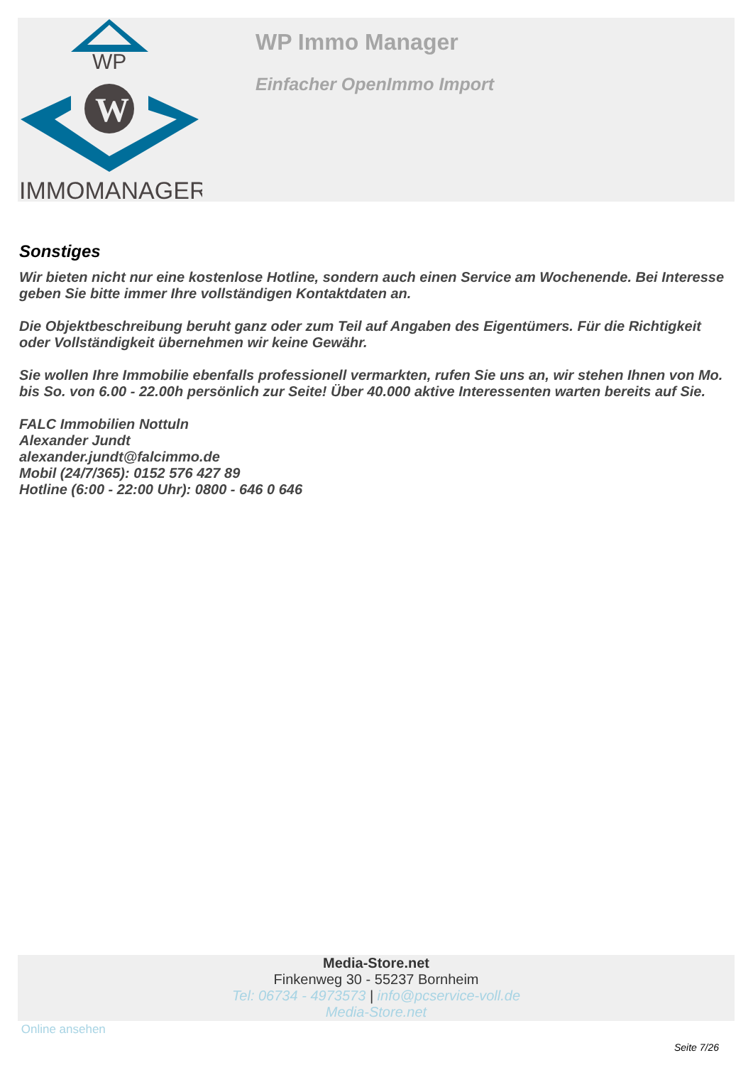WP
W
IMMOMANAGER
WP Immo Manager
Einfacher OpenImmo Import
Sonstiges
Wir bieten nicht nur eine kostenlose Hotline, sondern auch einen Service am Wochenende. Bei Interesse geben Sie bitte immer Ihre vollständigen Kontaktdaten an.
Die Objektbeschreibung beruht ganz oder zum Teil auf Angaben des Eigentümers. Für die Richtigkeit oder Vollständigkeit übernehmen wir keine Gewähr.
Sie wollen Ihre Immobilie ebenfalls professionell vermarkten, rufen Sie uns an, wir stehen Ihnen von Mo. bis So. von 6.00 - 22.00h persönlich zur Seite! Über 40.000 aktive Interessenten warten bereits auf Sie.
FALC Immobilien Nottuln
Alexander Jundt
alexander.jundt@falcimmo.de
Mobil (24/7/365): 0152 576 427 89
Hotline (6:00 - 22:00 Uhr): 0800 - 646 0 646
Media-Store.net
Finkenweg 30 - 55237 Bornheim
Tel: 06734 - 4973573 | info@pcservice-voll.de
Media-Store.net
Online ansehen
Seite 7/26